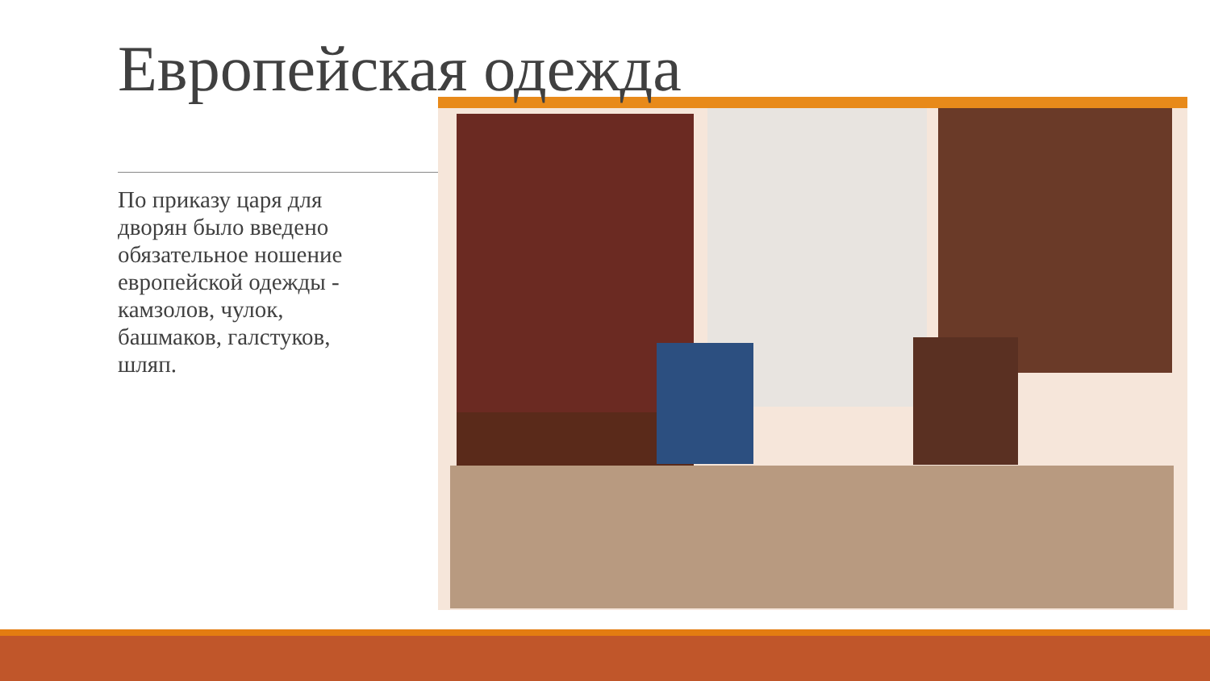Европейская одежда
По приказу царя для дворян было введено обязательное ношение европейской одежды - камзолов, чулок, башмаков, галстуков, шляп.